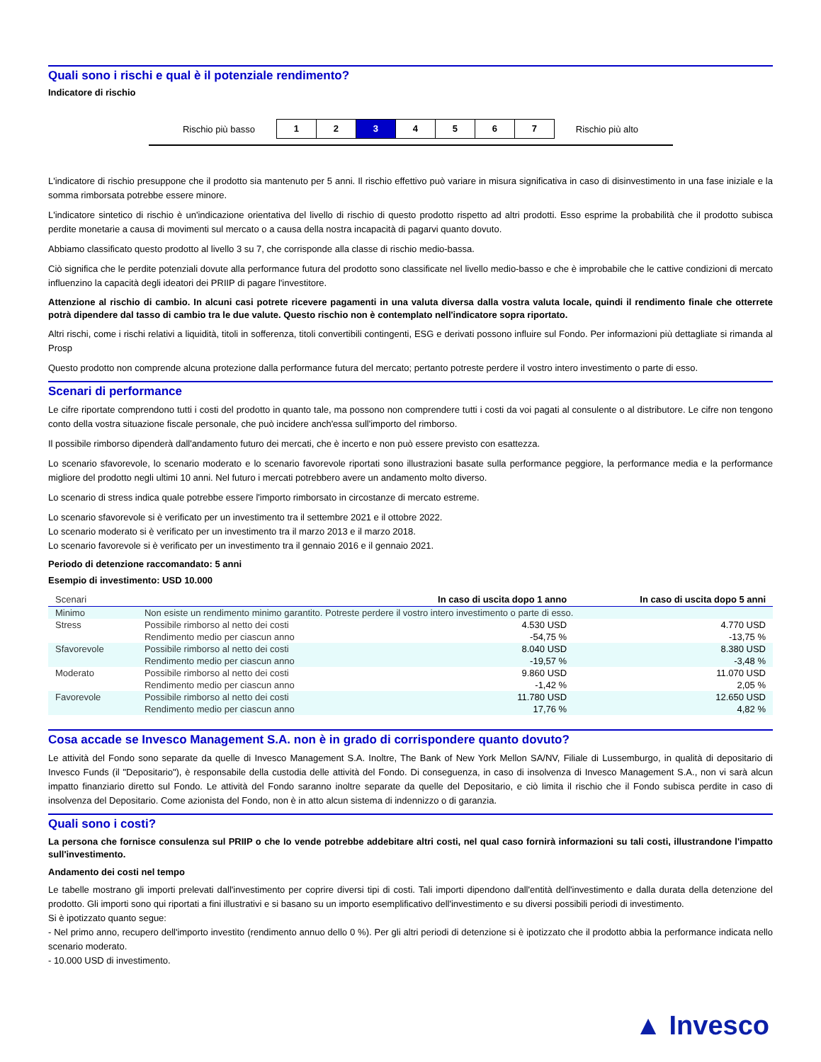Quali sono i rischi e qual è il potenziale rendimento?
Indicatore di rischio
Rischio più basso
1 2 3 4 5 6 7
Rischio più alto
L'indicatore di rischio presuppone che il prodotto sia mantenuto per 5 anni. Il rischio effettivo può variare in misura significativa in caso di disinvestimento in una fase iniziale e la somma rimborsata potrebbe essere minore.
L'indicatore sintetico di rischio è un'indicazione orientativa del livello di rischio di questo prodotto rispetto ad altri prodotti. Esso esprime la probabilità che il prodotto subisca perdite monetarie a causa di movimenti sul mercato o a causa della nostra incapacità di pagarvi quanto dovuto.
Abbiamo classificato questo prodotto al livello 3 su 7, che corrisponde alla classe di rischio medio-bassa.
Ciò significa che le perdite potenziali dovute alla performance futura del prodotto sono classificate nel livello medio-basso e che è improbabile che le cattive condizioni di mercato influenzino la capacità degli ideatori dei PRIIP di pagare l'investitore.
Attenzione al rischio di cambio. In alcuni casi potrete ricevere pagamenti in una valuta diversa dalla vostra valuta locale, quindi il rendimento finale che otterrete potrà dipendere dal tasso di cambio tra le due valute. Questo rischio non è contemplato nell'indicatore sopra riportato.
Altri rischi, come i rischi relativi a liquidità, titoli in sofferenza, titoli convertibili contingenti, ESG e derivati possono influire sul Fondo. Per informazioni più dettagliate si rimanda al Prosp
Questo prodotto non comprende alcuna protezione dalla performance futura del mercato; pertanto potreste perdere il vostro intero investimento o parte di esso.
Scenari di performance
Le cifre riportate comprendono tutti i costi del prodotto in quanto tale, ma possono non comprendere tutti i costi da voi pagati al consulente o al distributore. Le cifre non tengono conto della vostra situazione fiscale personale, che può incidere anch'essa sull'importo del rimborso.
Il possibile rimborso dipenderà dall'andamento futuro dei mercati, che è incerto e non può essere previsto con esattezza.
Lo scenario sfavorevole, lo scenario moderato e lo scenario favorevole riportati sono illustrazioni basate sulla performance peggiore, la performance media e la performance migliore del prodotto negli ultimi 10 anni. Nel futuro i mercati potrebbero avere un andamento molto diverso.
Lo scenario di stress indica quale potrebbe essere l'importo rimborsato in circostanze di mercato estreme.
Lo scenario sfavorevole si è verificato per un investimento tra il settembre 2021 e il ottobre 2022.
Lo scenario moderato si è verificato per un investimento tra il marzo 2013 e il marzo 2018.
Lo scenario favorevole si è verificato per un investimento tra il gennaio 2016 e il gennaio 2021.
Periodo di detenzione raccomandato: 5 anni
Esempio di investimento: USD 10.000
| Scenari | | In caso di uscita dopo 1 anno | In caso di uscita dopo 5 anni |
| --- | --- | --- | --- |
| Minimo | Non esiste un rendimento minimo garantito. Potreste perdere il vostro intero investimento o parte di esso. | | |
| Stress | Possibile rimborso al netto dei costi | 4.530 USD | 4.770 USD |
| | Rendimento medio per ciascun anno | -54,75 % | -13,75 % |
| Sfavorevole | Possibile rimborso al netto dei costi | 8.040 USD | 8.380 USD |
| | Rendimento medio per ciascun anno | -19,57 % | -3,48 % |
| Moderato | Possibile rimborso al netto dei costi | 9.860 USD | 11.070 USD |
| | Rendimento medio per ciascun anno | -1,42 % | 2,05 % |
| Favorevole | Possibile rimborso al netto dei costi | 11.780 USD | 12.650 USD |
| | Rendimento medio per ciascun anno | 17,76 % | 4,82 % |
Cosa accade se Invesco Management S.A. non è in grado di corrispondere quanto dovuto?
Le attività del Fondo sono separate da quelle di Invesco Management S.A. Inoltre, The Bank of New York Mellon SA/NV, Filiale di Lussemburgo, in qualità di depositario di Invesco Funds (il "Depositario"), è responsabile della custodia delle attività del Fondo. Di conseguenza, in caso di insolvenza di Invesco Management S.A., non vi sarà alcun impatto finanziario diretto sul Fondo. Le attività del Fondo saranno inoltre separate da quelle del Depositario, e ciò limita il rischio che il Fondo subisca perdite in caso di insolvenza del Depositario. Come azionista del Fondo, non è in atto alcun sistema di indennizzo o di garanzia.
Quali sono i costi?
La persona che fornisce consulenza sul PRIIP o che lo vende potrebbe addebitare altri costi, nel qual caso fornirà informazioni su tali costi, illustrandone l'impatto sull'investimento.
Andamento dei costi nel tempo
Le tabelle mostrano gli importi prelevati dall'investimento per coprire diversi tipi di costi. Tali importi dipendono dall'entità dell'investimento e dalla durata della detenzione del prodotto. Gli importi sono qui riportati a fini illustrativi e si basano su un importo esemplificativo dell'investimento e su diversi possibili periodi di investimento.
Si è ipotizzato quanto segue:
- Nel primo anno, recupero dell'importo investito (rendimento annuo dello 0 %). Per gli altri periodi di detenzione si è ipotizzato che il prodotto abbia la performance indicata nello scenario moderato.
- 10.000 USD di investimento.
▲ Invesco